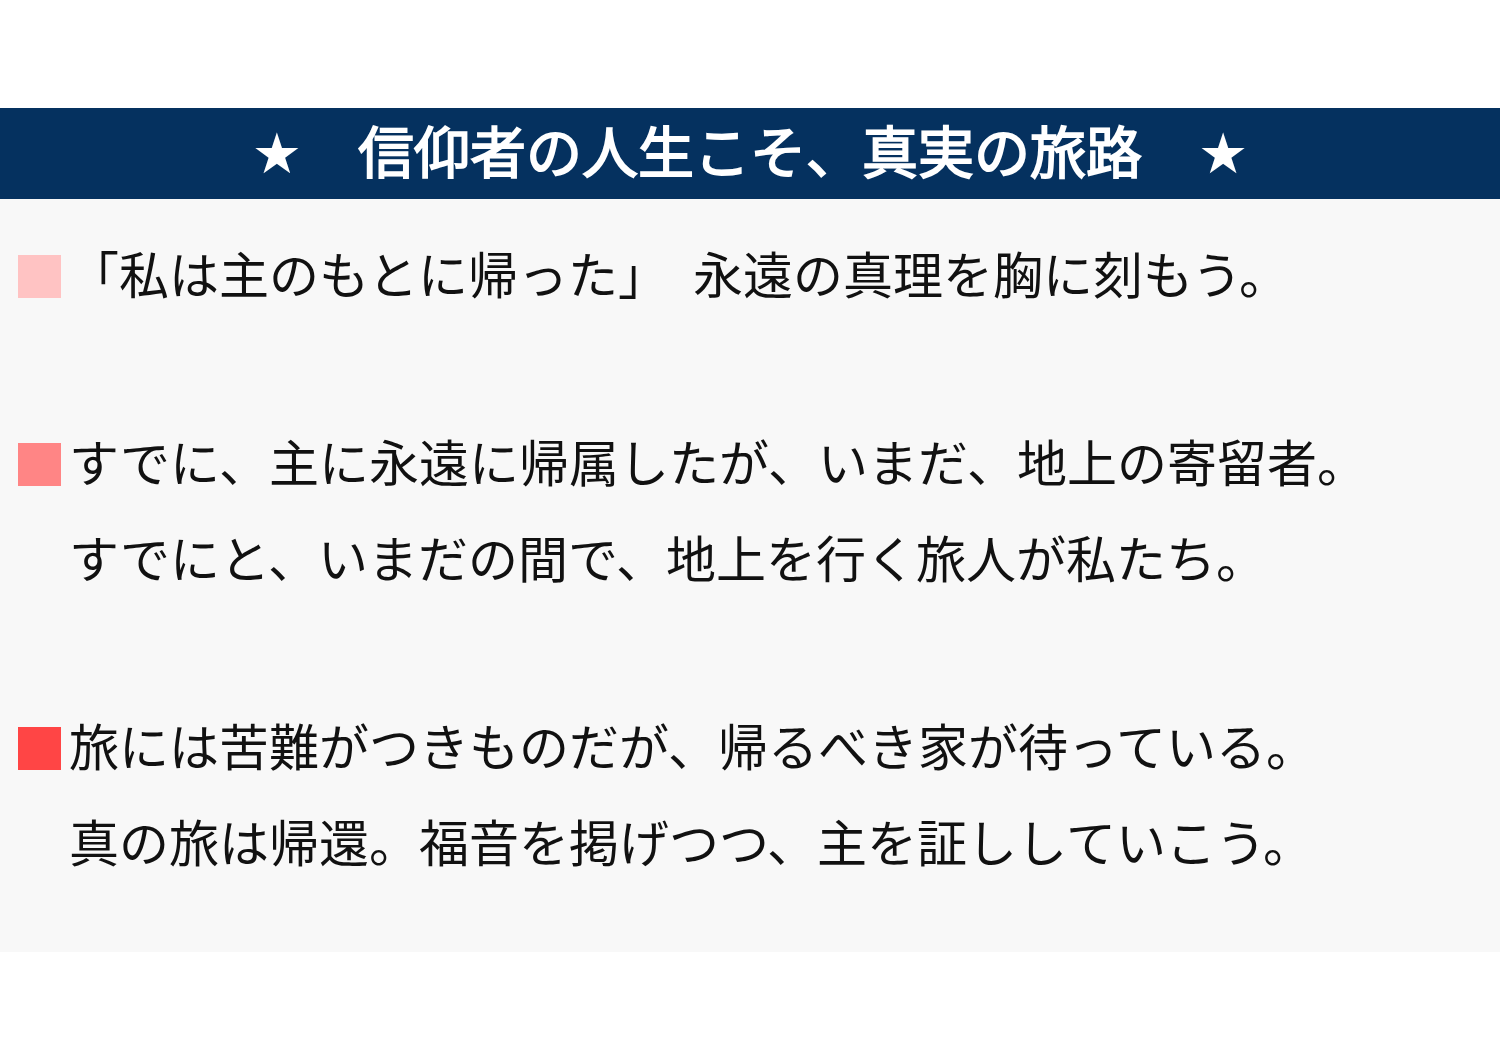★　信仰者の人生こそ、真実の旅路　★
「私は主のもとに帰った」　永遠の真理を胸に刻もう。
すでに、主に永遠に帰属したが、いまだ、地上の寄留者。
すでにと、いまだの間で、地上を行く旅人が私たち。
旅には苦難がつきものだが、帰るべき家が待っている。
真の旅は帰還。福音を掲げつつ、主を証ししていこう。